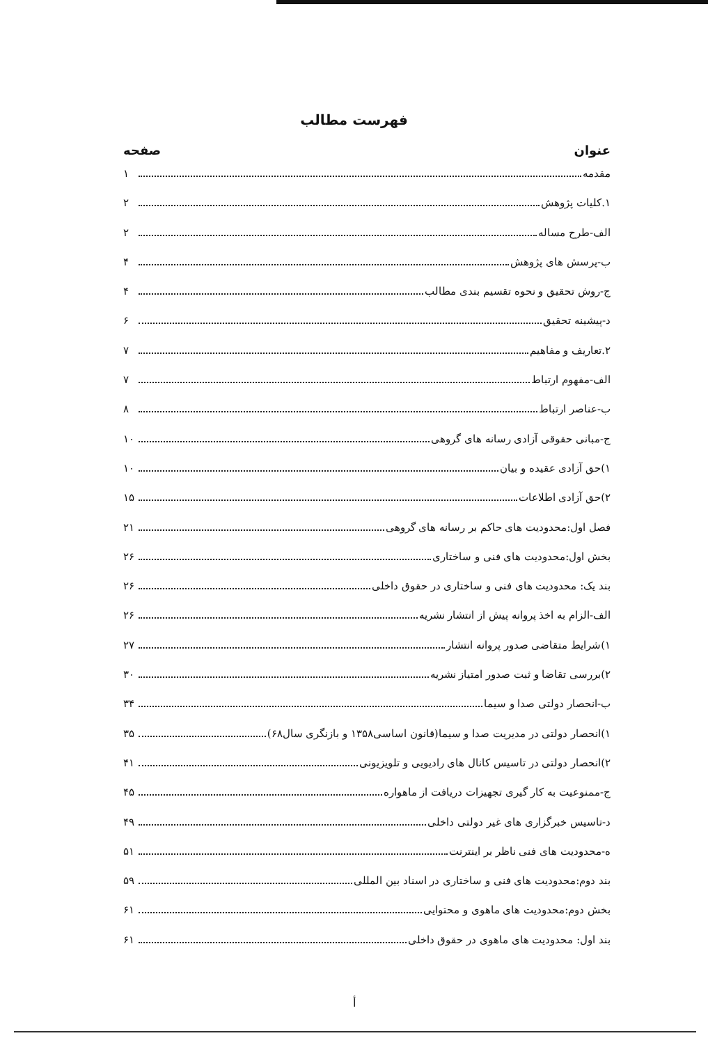فهرست مطالب
عنوان صفحه
مقدمه ۱
۱.کلیات پژوهش ۲
الف-طرح مساله ۲
ب-پرسش های پژوهش ۴
ج-روش تحقیق و نحوه تقسیم بندی مطالب ۴
د-پیشینه تحقیق ۶
۲.تعاریف و مفاهیم ۷
الف-مفهوم ارتباط ۷
ب-عناصر ارتباط ۸
ج-مبانی حقوقی آزادی رسانه های گروهی ۱۰
۱)حق آزادی عقیده و بیان ۱۰
۲)حق آزادی اطلاعات ۱۵
فصل اول:محدودیت های حاکم بر رسانه های گروهی ۲۱
بخش اول:محدودیت های فنی و ساختاری ۲۶
بند یک: محدودیت های فنی و ساختاری در حقوق داخلی ۲۶
الف-الزام به اخذ پروانه پیش از انتشار نشریه ۲۶
۱)شرایط متقاضی صدور پروانه انتشار ۲۷
۲)بررسی تقاضا و ثبت صدور امتیاز نشریه ۳۰
ب-انحصار دولتی صدا و سیما ۳۴
۱)انحصار دولتی در مدیریت صدا و سیما(قانون اساسی۱۳۵۸ و بازنگری سال۶۸) ۳۵
۲)انحصار دولتی در تاسیس کانال های رادیویی و تلویزیونی ۴۱
ج-ممنوعیت به کار گیری تجهیزات دریافت از ماهواره ۴۵
د-تاسیس خبرگزاری های غیر دولتی داخلی ۴۹
ه-محدودیت های فنی ناظر بر اینترنت ۵۱
بند دوم:محدودیت های فنی و ساختاری در اسناد بین المللی ۵۹
بخش دوم:محدودیت های ماهوی و محتوایی ۶۱
بند اول: محدودیت های ماهوی در حقوق داخلی ۶۱
أ